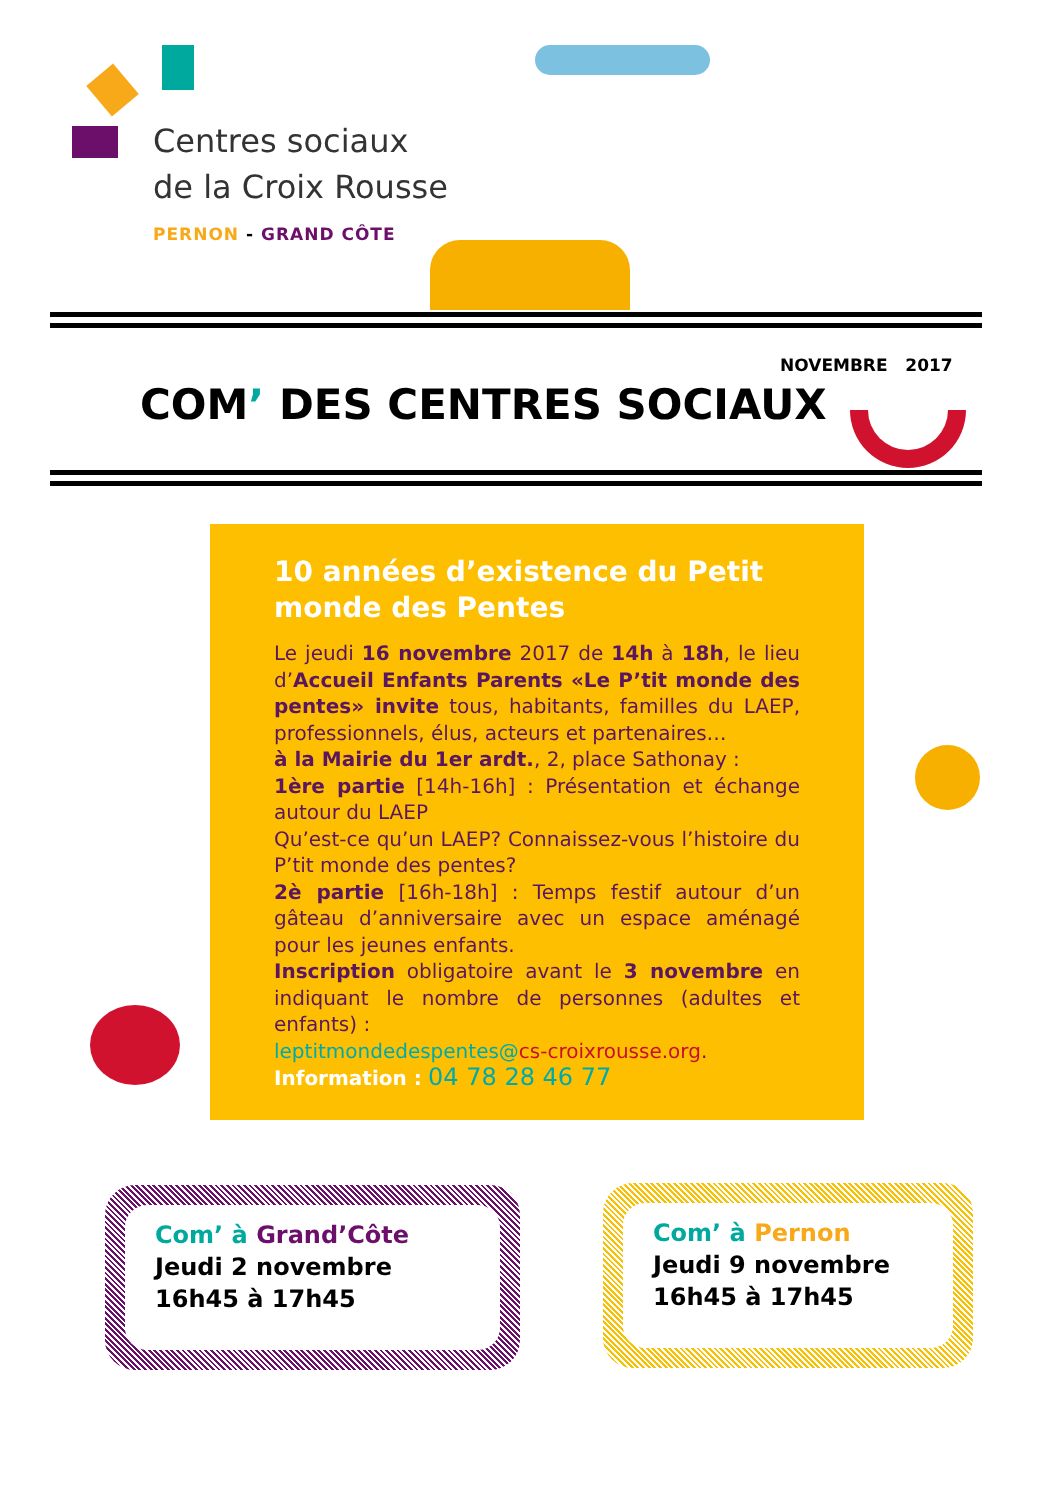Centres sociaux
de la Croix Rousse
PERNON - GRAND CÔTE
NOVEMBRE 2017
COM’ DES CENTRES SOCIAUX
10 années d’existence du Petit monde des Pentes
Le jeudi 16 novembre 2017 de 14h à 18h, le lieu d’Accueil Enfants Parents «Le P’tit monde des pentes» invite tous, habitants, familles du LAEP, professionnels, élus, acteurs et partenaires…
à la Mairie du 1er ardt., 2, place Sathonay :
1ère partie [14h-16h] : Présentation et échange autour du LAEP
Qu’est-ce qu’un LAEP? Connaissez-vous l’histoire du P’tit monde des pentes?
2è partie [16h-18h] : Temps festif autour d’un gâteau d’anniversaire avec un espace aménagé pour les jeunes enfants.
Inscription obligatoire avant le 3 novembre en indiquant le nombre de personnes (adultes et enfants) :
leptitmondedespentes@cs-croixrousse.org.
Information : 04 78 28 46 77
Com’ à Grand’Côte
Jeudi 2 novembre
16h45 à 17h45
Com’ à Pernon
Jeudi 9 novembre
16h45 à 17h45